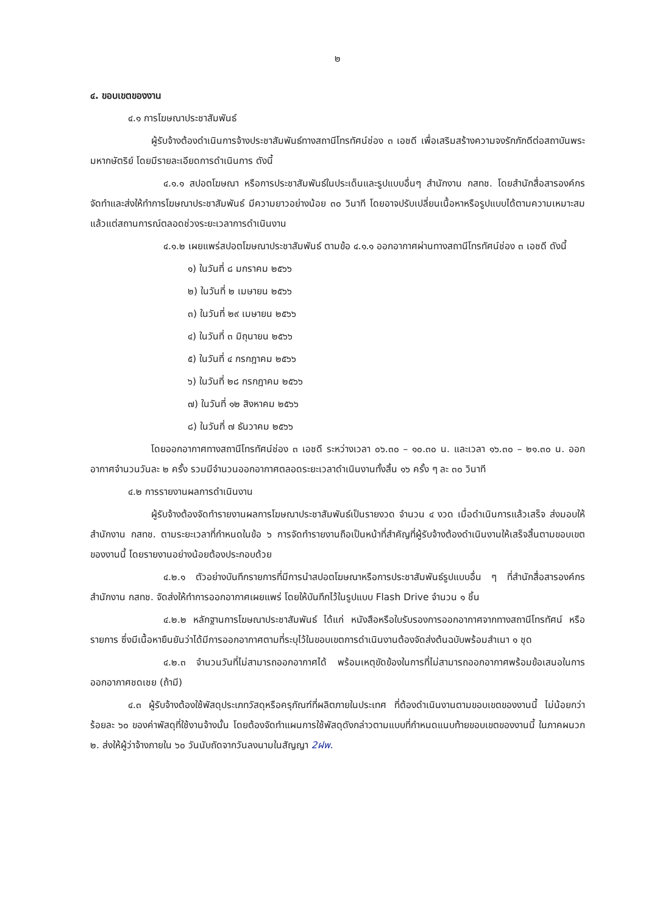๒
๔. ขอบเขตของงาน
๔.๑ การโฆษณาประชาสัมพันธ์
ผู้รับจ้างต้องดำเนินการจ้างประชาสัมพันธ์ทางสถานีโทรทัศน์ช่อง ๓ เอชดี เพื่อเสริมสร้างความจงรักภักดีต่อสถาบันพระมหากษัตริย์ โดยมีรายละเอียดการดำเนินการ ดังนี้
๔.๑.๑ สปอตโฆษณา หรือการประชาสัมพันธ์ในประเด็นและรูปแบบอื่นๆ สำนักงาน กสทช. โดยสำนักสื่อสารองค์กร จัดทำและส่งให้ทำการโฆษณาประชาสัมพันธ์ มีความยาวอย่างน้อย ๓๐ วินาที โดยอาจปรับเปลี่ยนเนื้อหาหรือรูปแบบได้ตามความเหมาะสมแล้วแต่สถานการณ์ตลอดช่วงระยะเวลาการดำเนินงาน
๔.๑.๒ เผยแพร่สปอตโฆษณาประชาสัมพันธ์ ตามข้อ ๔.๑.๑ ออกอากาศผ่านทางสถานีโทรทัศน์ช่อง ๓ เอชดี ดังนี้
๑) ในวันที่ ๘ มกราคม ๒๕๖๖
๒) ในวันที่ ๒ เมษายน ๒๕๖๖
๓) ในวันที่ ๒๙ เมษายน ๒๕๖๖
๔) ในวันที่ ๓ มิถุนายน ๒๕๖๖
๕) ในวันที่ ๔ กรกฎาคม ๒๕๖๖
๖) ในวันที่ ๒๘ กรกฎาคม ๒๕๖๖
๗) ในวันที่ ๑๒ สิงหาคม ๒๕๖๖
๘) ในวันที่ ๗ ธันวาคม ๒๕๖๖
โดยออกอากาศทางสถานีโทรทัศน์ช่อง ๓ เอชดี ระหว่างเวลา ๐๖.๓๐ – ๑๐.๓๐ น. และเวลา ๑๖.๓๐ – ๒๑.๓๐ น. ออกอากาศจำนวนวันละ ๒ ครั้ง รวมมีจำนวนออกอากาศตลอดระยะเวลาดำเนินงานทั้งสิ้น ๑๖ ครั้ง ๆ ละ ๓๐ วินาที
๔.๒ การรายงานผลการดำเนินงาน
ผู้รับจ้างต้องจัดทำรายงานผลการโฆษณาประชาสัมพันธ์เป็นรายงวด จำนวน ๔ งวด เมื่อดำเนินการแล้วเสร็จ ส่งมอบให้สำนักงาน กสทช. ตามระยะเวลาที่กำหนดในข้อ ๖ การจัดทำรายงานถือเป็นหน้าที่สำคัญที่ผู้รับจ้างต้องดำเนินงานให้เสร็จสิ้นตามขอบเขตของงานนี้ โดยรายงานอย่างน้อยต้องประกอบด้วย
๔.๒.๑ ตัวอย่างบันทึกรายการที่มีการนำสปอตโฆษณาหรือการประชาสัมพันธ์รูปแบบอื่น ๆ ที่สำนักสื่อสารองค์กร สำนักงาน กสทช. จัดส่งให้ทำการออกอากาศเผยแพร่ โดยให้บันทึกไว้ในรูปแบบ Flash Drive จำนวน ๑ ชิ้น
๔.๒.๒ หลักฐานการโฆษณาประชาสัมพันธ์ ได้แก่ หนังสือหรือใบรับรองการออกอากาศจากทางสถานีโทรทัศน์ หรือรายการ ซึ่งมีเนื้อหายืนยันว่าได้มีการออกอากาศตามที่ระบุไว้ในขอบเขตการดำเนินงานต้องจัดส่งต้นฉบับพร้อมสำเนา ๑ ชุด
๔.๒.๓ จำนวนวันที่ไม่สามารถออกอากาศได้ พร้อมเหตุขัดข้องในการที่ไม่สามารถออกอากาศพร้อมข้อเสนอในการออกอากาศชดเชย (ถ้ามี)
๔.๓ ผู้รับจ้างต้องใช้พัสดุประเภทวัสดุหรือครุภัณฑ์ที่ผลิตภายในประเทศ ที่ต้องดำเนินงานตามขอบเขตของงานนี้ ไม่น้อยกว่าร้อยละ ๖๐ ของค่าพัสดุที่ใช้งานจ้างนั้น โดยต้องจัดทำแผนการใช้พัสดุดังกล่าวตามแบบที่กำหนดแนบท้ายขอบเขตของงานนี้ ในภาคผนวก ๒. ส่งให้ผู้ว่าจ้างภายใน ๖๐ วันนับถัดจากวันลงนามในสัญญา 2ฝพ.